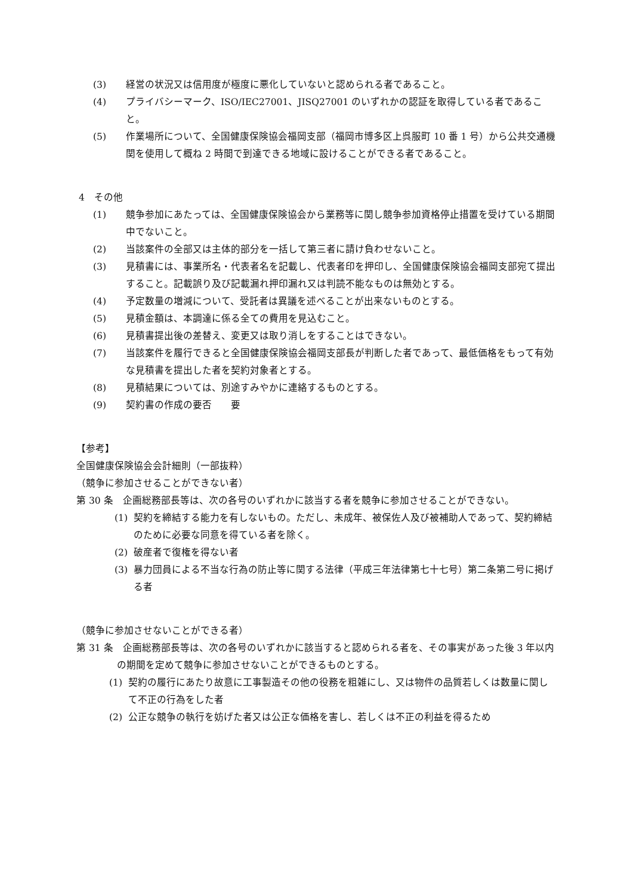(3) 経営の状況又は信用度が極度に悪化していないと認められる者であること。
(4) プライバシーマーク、ISO/IEC27001、JISQ27001 のいずれかの認証を取得している者であること。
(5) 作業場所について、全国健康保険協会福岡支部（福岡市博多区上呉服町 10 番 1 号）から公共交通機関を使用して概ね 2 時間で到達できる地域に設けることができる者であること。
4　その他
(1) 競争参加にあたっては、全国健康保険協会から業務等に関し競争参加資格停止措置を受けている期間中でないこと。
(2) 当該案件の全部又は主体的部分を一括して第三者に請け負わせないこと。
(3) 見積書には、事業所名・代表者名を記載し、代表者印を押印し、全国健康保険協会福岡支部宛て提出すること。記載誤り及び記載漏れ押印漏れ又は判読不能なものは無効とする。
(4) 予定数量の増減について、受託者は異議を述べることが出来ないものとする。
(5) 見積金額は、本調達に係る全ての費用を見込むこと。
(6) 見積書提出後の差替え、変更又は取り消しをすることはできない。
(7) 当該案件を履行できると全国健康保険協会福岡支部長が判断した者であって、最低価格をもって有効な見積書を提出した者を契約対象者とする。
(8) 見積結果については、別途すみやかに連絡するものとする。
(9) 契約書の作成の要否　　要
【参考】
全国健康保険協会会計細則（一部抜粋）
（競争に参加させることができない者）
第 30 条　企画総務部長等は、次の各号のいずれかに該当する者を競争に参加させることができない。
(1) 契約を締結する能力を有しないもの。ただし、未成年、被保佐人及び被補助人であって、契約締結のために必要な同意を得ている者を除く。
(2) 破産者で復権を得ない者
(3) 暴力団員による不当な行為の防止等に関する法律（平成三年法律第七十七号）第二条第二号に掲げる者
（競争に参加させないことができる者）
第 31 条　企画総務部長等は、次の各号のいずれかに該当すると認められる者を、その事実があった後 3 年以内の期間を定めて競争に参加させないことができるものとする。
(1) 契約の履行にあたり故意に工事製造その他の役務を粗雑にし、又は物件の品質若しくは数量に関して不正の行為をした者
(2) 公正な競争の執行を妨げた者又は公正な価格を害し、若しくは不正の利益を得るため